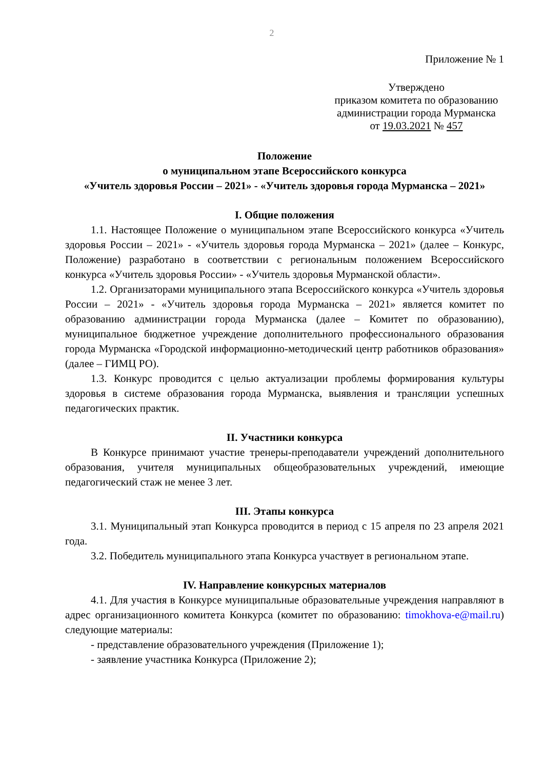2
Приложение № 1
Утверждено
приказом комитета по образованию
администрации города Мурманска
от 19.03.2021 № 457
Положение
о муниципальном этапе Всероссийского конкурса
«Учитель здоровья России – 2021» - «Учитель здоровья города Мурманска – 2021»
I. Общие положения
1.1. Настоящее Положение о муниципальном этапе Всероссийского конкурса «Учитель здоровья России – 2021» - «Учитель здоровья города Мурманска – 2021» (далее – Конкурс, Положение) разработано в соответствии с региональным положением Всероссийского конкурса «Учитель здоровья России» - «Учитель здоровья Мурманской области».
1.2. Организаторами муниципального этапа Всероссийского конкурса «Учитель здоровья России – 2021» - «Учитель здоровья города Мурманска – 2021» является комитет по образованию администрации города Мурманска (далее – Комитет по образованию), муниципальное бюджетное учреждение дополнительного профессионального образования города Мурманска «Городской информационно-методический центр работников образования» (далее – ГИМЦ РО).
1.3. Конкурс проводится с целью актуализации проблемы формирования культуры здоровья в системе образования города Мурманска, выявления и трансляции успешных педагогических практик.
II. Участники конкурса
В Конкурсе принимают участие тренеры-преподаватели учреждений дополнительного образования, учителя муниципальных общеобразовательных учреждений, имеющие педагогический стаж не менее 3 лет.
III. Этапы конкурса
3.1. Муниципальный этап Конкурса проводится в период с 15 апреля по 23 апреля 2021 года.
3.2. Победитель муниципального этапа Конкурса участвует в региональном этапе.
IV. Направление конкурсных материалов
4.1. Для участия в Конкурсе муниципальные образовательные учреждения направляют в адрес организационного комитета Конкурса (комитет по образованию: timokhova-e@mail.ru) следующие материалы:
- представление образовательного учреждения (Приложение 1);
- заявление участника Конкурса (Приложение 2);